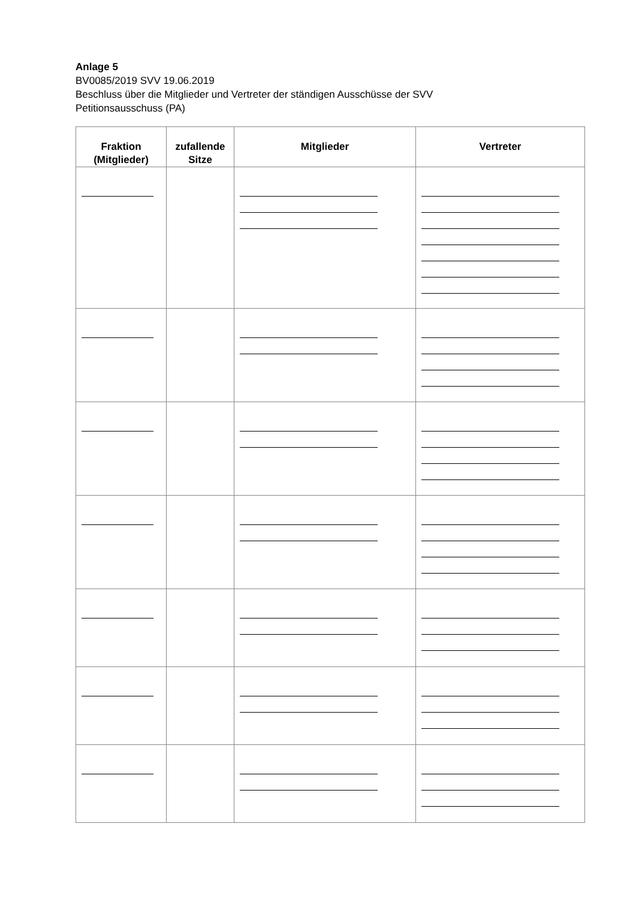Anlage 5
BV0085/2019 SVV 19.06.2019
Beschluss über die Mitglieder und Vertreter der ständigen Ausschüsse der SVV
Petitionsausschuss (PA)
| Fraktion (Mitglieder) | zufallende Sitze | Mitglieder | Vertreter |
| --- | --- | --- | --- |